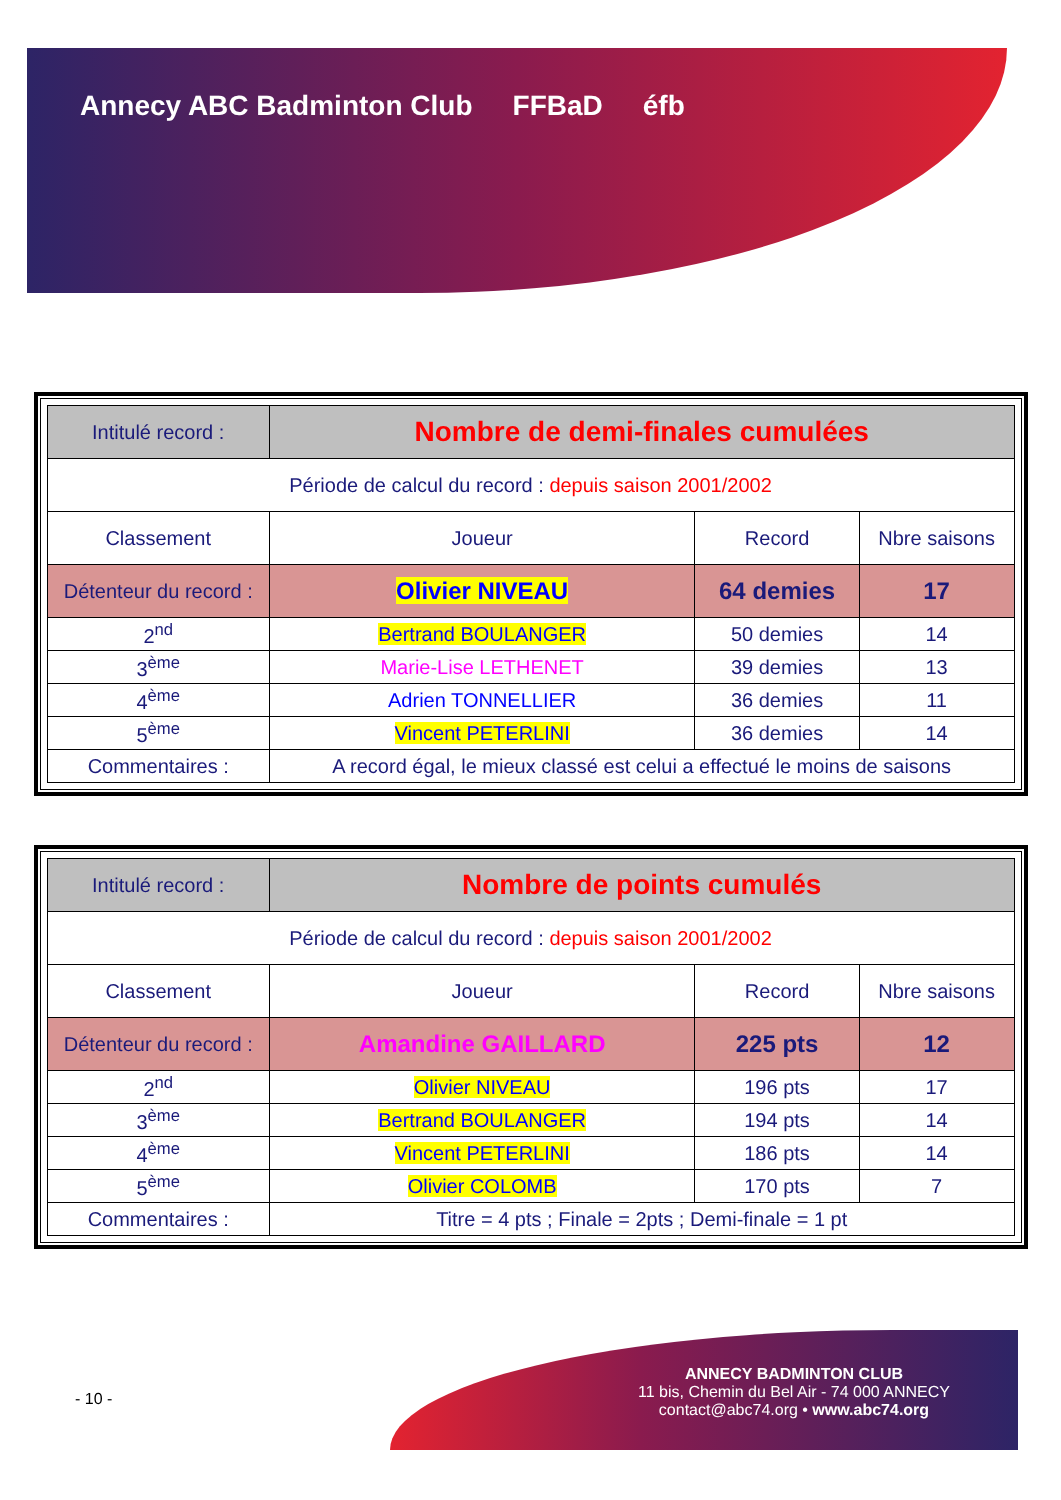Annecy ABC Badminton Club FFBaD éfb
| Intitulé record : | Nombre de demi-finales cumulées | | |
| Période de calcul du record : depuis saison 2001/2002 | | | |
| Classement | Joueur | Record | Nbre saisons |
| Détenteur du record : | Olivier NIVEAU | 64 demies | 17 |
| 2<sup>nd</sup> | Bertrand BOULANGER | 50 demies | 14 |
| 3<sup>ème</sup> | Marie-Lise LETHENET | 39 demies | 13 |
| 4<sup>ème</sup> | Adrien TONNELLIER | 36 demies | 11 |
| 5<sup>ème</sup> | Vincent PETERLINI | 36 demies | 14 |
| Commentaires : | A record égal, le mieux classé est celui a effectué le moins de saisons | | |
| Intitulé record : | Nombre de points cumulés | | |
| Période de calcul du record : depuis saison 2001/2002 | | | |
| Classement | Joueur | Record | Nbre saisons |
| Détenteur du record : | Amandine GAILLARD | 225 pts | 12 |
| 2<sup>nd</sup> | Olivier NIVEAU | 196 pts | 17 |
| 3<sup>ème</sup> | Bertrand BOULANGER | 194 pts | 14 |
| 4<sup>ème</sup> | Vincent PETERLINI | 186 pts | 14 |
| 5<sup>ème</sup> | Olivier COLOMB | 170 pts | 7 |
| Commentaires : | Titre = 4 pts ; Finale = 2pts ; Demi-finale = 1 pt | | |
- 10 -
ANNECY BADMINTON CLUB
11 bis, Chemin du Bel Air - 74 000 ANNECY
contact@abc74.org • www.abc74.org